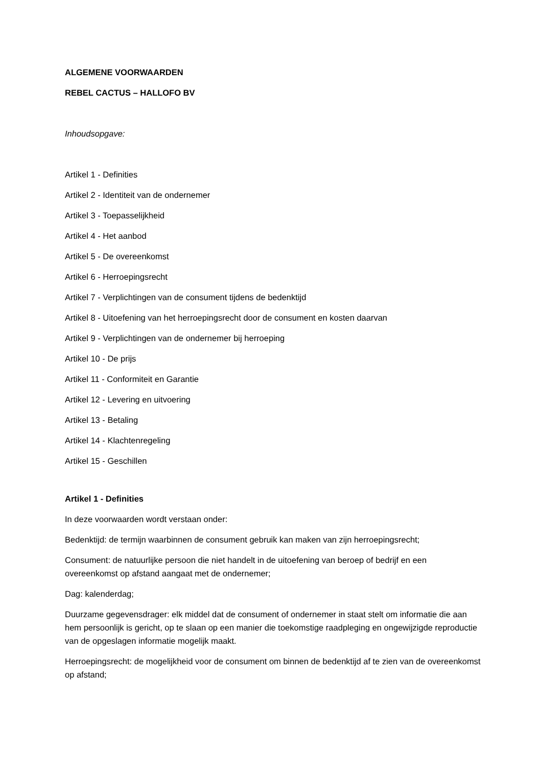ALGEMENE VOORWAARDEN
REBEL CACTUS – HALLOFO BV
Inhoudsopgave:
Artikel 1 - Definities
Artikel 2 - Identiteit van de ondernemer
Artikel 3 - Toepasselijkheid
Artikel 4 - Het aanbod
Artikel 5 - De overeenkomst
Artikel 6 - Herroepingsrecht
Artikel 7 - Verplichtingen van de consument tijdens de bedenktijd
Artikel 8 - Uitoefening van het herroepingsrecht door de consument en kosten daarvan
Artikel 9 - Verplichtingen van de ondernemer bij herroeping
Artikel 10 - De prijs
Artikel 11 - Conformiteit en Garantie
Artikel 12 - Levering en uitvoering
Artikel 13 - Betaling
Artikel 14 - Klachtenregeling
Artikel 15 - Geschillen
Artikel 1 - Definities
In deze voorwaarden wordt verstaan onder:
Bedenktijd: de termijn waarbinnen de consument gebruik kan maken van zijn herroepingsrecht;
Consument: de natuurlijke persoon die niet handelt in de uitoefening van beroep of bedrijf en een overeenkomst op afstand aangaat met de ondernemer;
Dag: kalenderdag;
Duurzame gegevensdrager: elk middel dat de consument of ondernemer in staat stelt om informatie die aan hem persoonlijk is gericht, op te slaan op een manier die toekomstige raadpleging en ongewijzigde reproductie van de opgeslagen informatie mogelijk maakt.
Herroepingsrecht: de mogelijkheid voor de consument om binnen de bedenktijd af te zien van de overeenkomst op afstand;